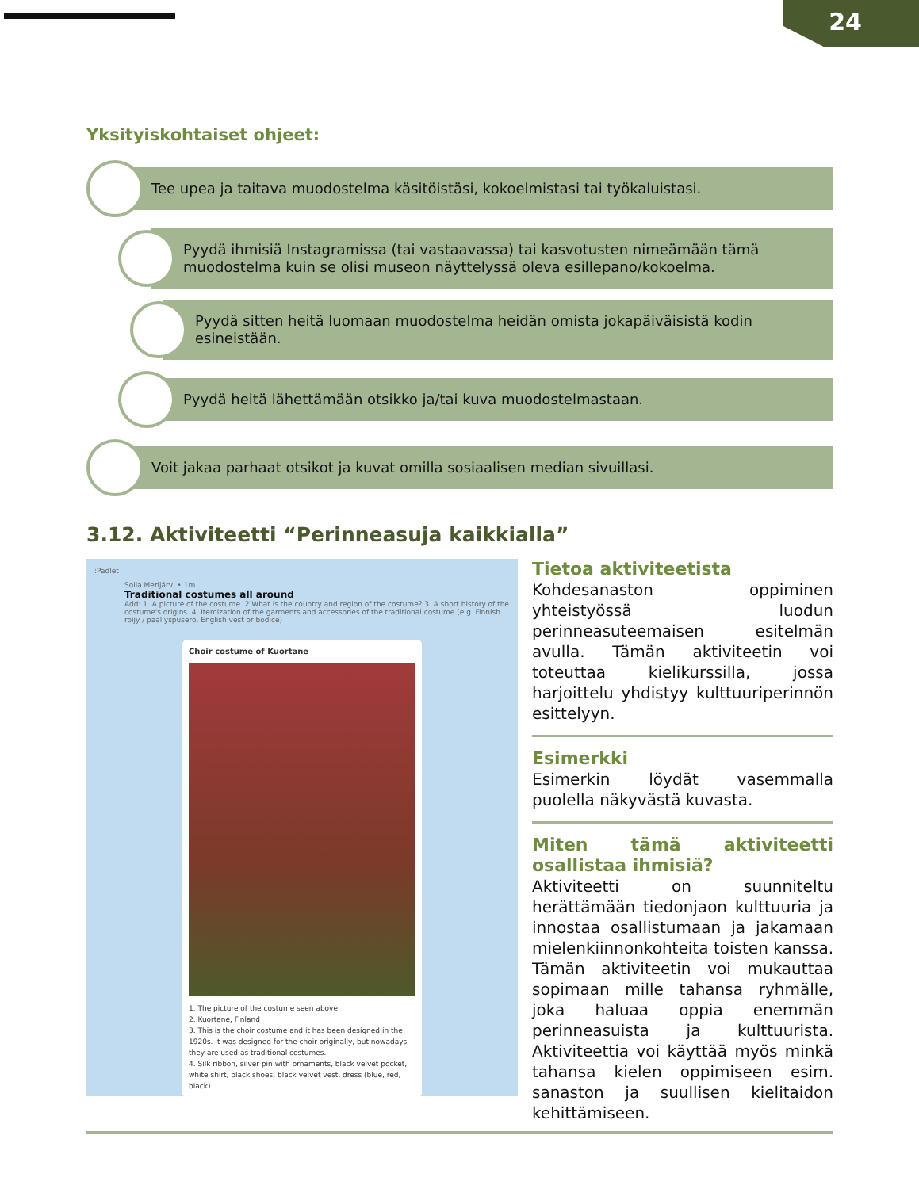24
Yksityiskohtaiset ohjeet:
Tee upea ja taitava muodostelma käsitöistäsi, kokoelmistasi tai työkaluistasi.
Pyydä ihmisiä Instagramissa (tai vastaavassa) tai kasvotusten nimeämään tämä muodostelma kuin se olisi museon näyttelyssä oleva esillepano/kokoelma.
Pyydä sitten heitä luomaan muodostelma heidän omista jokapäiväisistä kodin esineistään.
Pyydä heitä lähettämään otsikko ja/tai kuva muodostelmastaan.
Voit jakaa parhaat otsikot ja kuvat omilla sosiaalisen median sivuillasi.
3.12. Aktiviteetti “Perinneasuja kaikkialla”
:Padlet
Soila Merijärvi • 1m
Traditional costumes all around
Add: 1. A picture of the costume. 2.What is the country and region of the costume? 3. A short history of the costume's origins. 4. Itemization of the garments and accessories of the traditional costume (e.g. Finnish röijy / päällyspusero, English vest or bodice)
Choir costume of Kuortane
1. The picture of the costume seen above.
2. Kuortane, Finland
3. This is the choir costume and it has been designed in the 1920s. It was designed for the choir originally, but nowadays they are used as traditional costumes.
4. Silk ribbon, silver pin with ornaments, black velvet pocket, white shirt, black shoes, black velvet vest, dress (blue, red, black).
Tietoa aktiviteetista
Kohdesanaston oppiminen yhteistyössä luodun perinneasuteemaisen esitelmän avulla. Tämän aktiviteetin voi toteuttaa kielikurssilla, jossa harjoittelu yhdistyy kulttuuriperinnön esittelyyn.
Esimerkki
Esimerkin löydät vasemmalla puolella näkyvästä kuvasta.
Miten tämä aktiviteetti osallistaa ihmisiä?
Aktiviteetti on suunniteltu herättämään tiedonjaon kulttuuria ja innostaa osallistumaan ja jakamaan mielenkiinnonkohteita toisten kanssa. Tämän aktiviteetin voi mukauttaa sopimaan mille tahansa ryhmälle, joka haluaa oppia enemmän perinneasuista ja kulttuurista. Aktiviteettia voi käyttää myös minkä tahansa kielen oppimiseen esim. sanaston ja suullisen kielitaidon kehittämiseen.